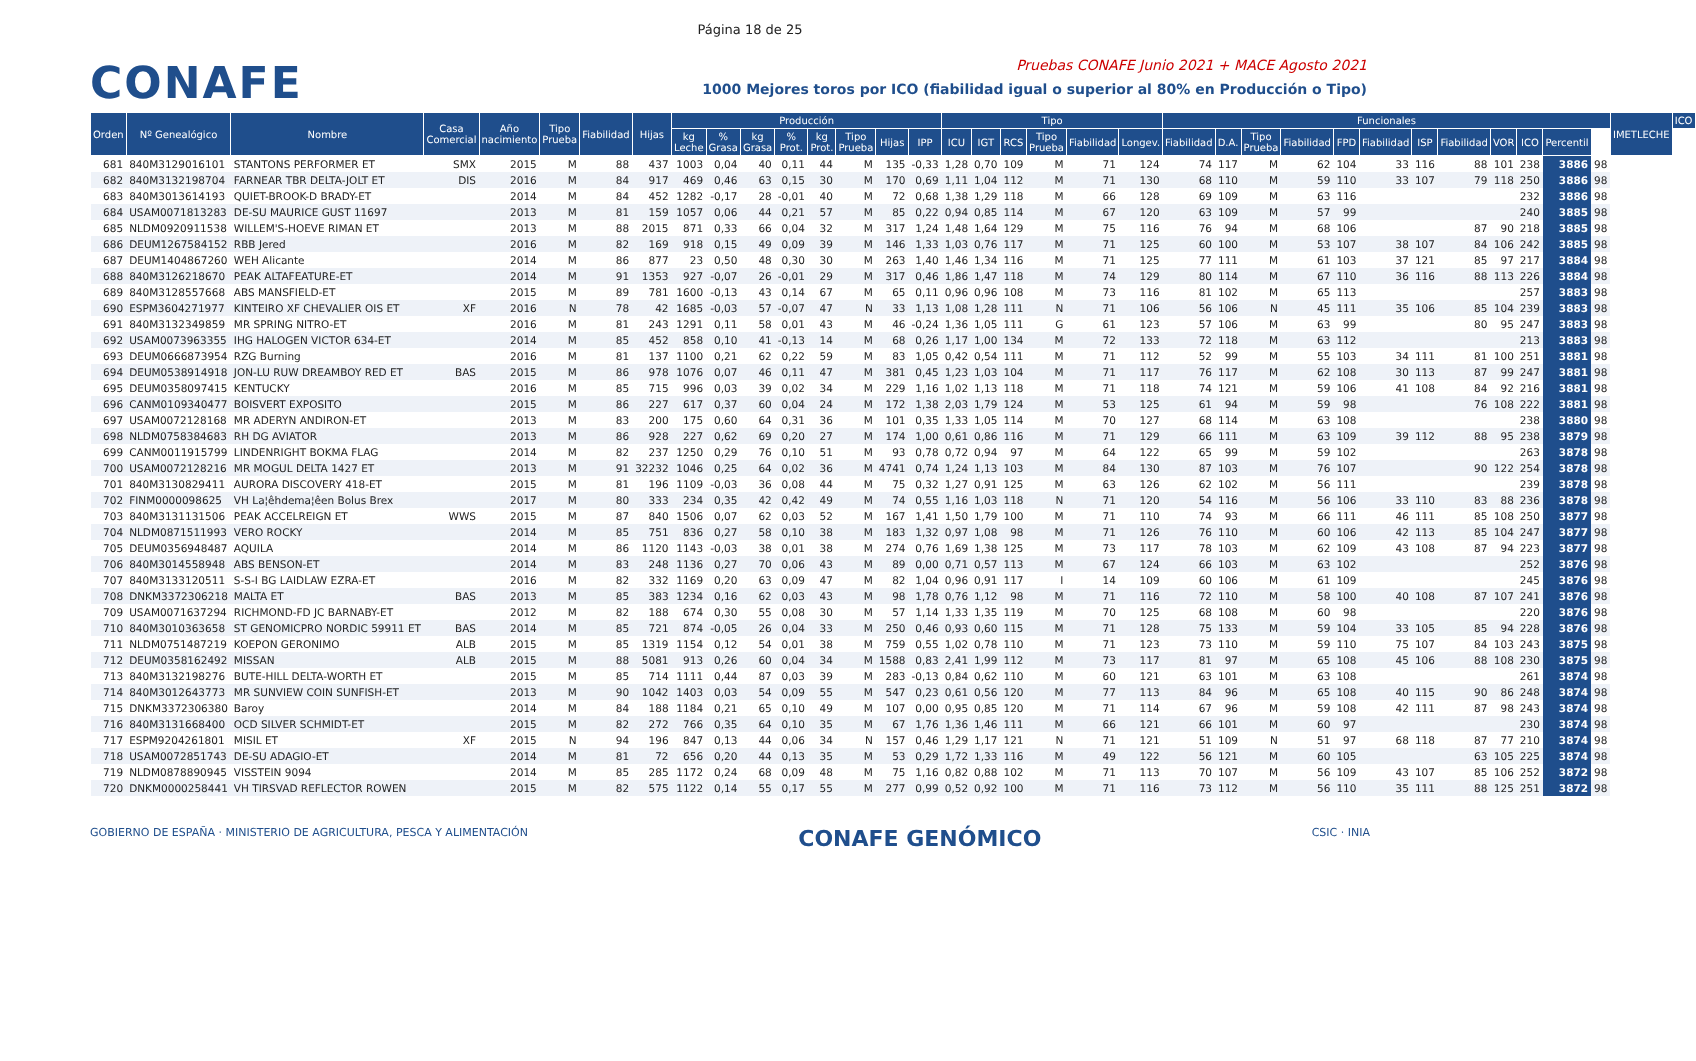Página 18 de 25
CONAFE
Pruebas CONAFE Junio 2021 + MACE Agosto 2021
1000 Mejores toros por ICO (fiabilidad igual o superior al 80% en Producción o Tipo)
| Orden | Nº Genealógico | Nombre | Casa Comercial | Año nacimiento | Tipo Prueba | Fiabilidad | Hijas | Producción | | | | | | | | Tipo | | | | | | Funcionales | | | | | | | | | | | | IMETLECHE | ICO |
| --- | --- | --- | --- | --- | --- | --- | --- | --- | --- | --- | --- | --- | --- | --- | --- | --- | --- | --- | --- | --- | --- | --- | --- | --- | --- | --- | --- | --- | --- | --- | --- | --- | --- | --- | --- |
| | | | | | | | | kg Leche | % Grasa | kg Grasa | % Prot. | kg Prot. | Tipo Prueba | Hijas | IPP | ICU | IGT | RCS | Tipo Prueba | Fiabilidad | Longev. | Fiabilidad | D.A. | Tipo Prueba | Fiabilidad | FPD | Fiabilidad | ISP | Fiabilidad | VOR | ICO | Percentil | | | |
| 681 | 840M3129016101 | STANTONS PERFORMER ET | SMX | 2015 | M | 88 | 437 | 1003 | 0,04 | 40 | 0,11 | 44 | M | 135 | -0,33 | 1,28 | 0,70 | 109 | M | 71 | 124 | 74 | 117 | M | 62 | 104 | 33 | 116 | 88 | 101 | 238 | 3886 | 98 | | |
| 682 | 840M3132198704 | FARNEAR TBR DELTA-JOLT ET | DIS | 2016 | M | 84 | 917 | 469 | 0,46 | 63 | 0,15 | 30 | M | 170 | 0,69 | 1,11 | 1,04 | 112 | M | 71 | 130 | 68 | 110 | M | 59 | 110 | 33 | 107 | 79 | 118 | 250 | 3886 | 98 | | |
| 683 | 840M3013614193 | QUIET-BROOK-D BRADY-ET | | 2014 | M | 84 | 452 | 1282 | -0,17 | 28 | -0,01 | 40 | M | 72 | 0,68 | 1,38 | 1,29 | 118 | M | 66 | 128 | 69 | 109 | M | 63 | 116 | | | | | 232 | 3886 | 98 | | |
| 684 | USAM0071813283 | DE-SU MAURICE GUST 11697 | | 2013 | M | 81 | 159 | 1057 | 0,06 | 44 | 0,21 | 57 | M | 85 | 0,22 | 0,94 | 0,85 | 114 | M | 67 | 120 | 63 | 109 | M | 57 | 99 | | | | | 240 | 3885 | 98 | | |
| 685 | NLDM0920911538 | WILLEM'S-HOEVE RIMAN ET | | 2013 | M | 88 | 2015 | 871 | 0,33 | 66 | 0,04 | 32 | M | 317 | 1,24 | 1,48 | 1,64 | 129 | M | 75 | 116 | 76 | 94 | M | 68 | 106 | | | 87 | 90 | 218 | 3885 | 98 | | |
| 686 | DEUM1267584152 | RBB Jered | | 2016 | M | 82 | 169 | 918 | 0,15 | 49 | 0,09 | 39 | M | 146 | 1,33 | 1,03 | 0,76 | 117 | M | 71 | 125 | 60 | 100 | M | 53 | 107 | 38 | 107 | 84 | 106 | 242 | 3885 | 98 | | |
| 687 | DEUM1404867260 | WEH Alicante | | 2014 | M | 86 | 877 | 23 | 0,50 | 48 | 0,30 | 30 | M | 263 | 1,40 | 1,46 | 1,34 | 116 | M | 71 | 125 | 77 | 111 | M | 61 | 103 | 37 | 121 | 85 | 97 | 217 | 3884 | 98 | | |
| 688 | 840M3126218670 | PEAK ALTAFEATURE-ET | | 2014 | M | 91 | 1353 | 927 | -0,07 | 26 | -0,01 | 29 | M | 317 | 0,46 | 1,86 | 1,47 | 118 | M | 74 | 129 | 80 | 114 | M | 67 | 110 | 36 | 116 | 88 | 113 | 226 | 3884 | 98 | | |
| 689 | 840M3128557668 | ABS MANSFIELD-ET | | 2015 | M | 89 | 781 | 1600 | -0,13 | 43 | 0,14 | 67 | M | 65 | 0,11 | 0,96 | 0,96 | 108 | M | 73 | 116 | 81 | 102 | M | 65 | 113 | | | | | 257 | 3883 | 98 | | |
| 690 | ESPM3604271977 | KINTEIRO XF CHEVALIER OIS ET | XF | 2016 | N | 78 | 42 | 1685 | -0,03 | 57 | -0,07 | 47 | N | 33 | 1,13 | 1,08 | 1,28 | 111 | N | 71 | 106 | 56 | 106 | N | 45 | 111 | 35 | 106 | 85 | 104 | 239 | 3883 | 98 | | |
| 691 | 840M3132349859 | MR SPRING NITRO-ET | | 2016 | M | 81 | 243 | 1291 | 0,11 | 58 | 0,01 | 43 | M | 46 | -0,24 | 1,36 | 1,05 | 111 | G | 61 | 123 | 57 | 106 | M | 63 | 99 | | | 80 | 95 | 247 | 3883 | 98 | | |
| 692 | USAM0073963355 | IHG HALOGEN VICTOR 634-ET | | 2014 | M | 85 | 452 | 858 | 0,10 | 41 | -0,13 | 14 | M | 68 | 0,26 | 1,17 | 1,00 | 134 | M | 72 | 133 | 72 | 118 | M | 63 | 112 | | | | | 213 | 3883 | 98 | | |
| 693 | DEUM0666873954 | RZG Burning | | 2016 | M | 81 | 137 | 1100 | 0,21 | 62 | 0,22 | 59 | M | 83 | 1,05 | 0,42 | 0,54 | 111 | M | 71 | 112 | 52 | 99 | M | 55 | 103 | 34 | 111 | 81 | 100 | 251 | 3881 | 98 | | |
| 694 | DEUM0538914918 | JON-LU RUW DREAMBOY RED ET | BAS | 2015 | M | 86 | 978 | 1076 | 0,07 | 46 | 0,11 | 47 | M | 381 | 0,45 | 1,23 | 1,03 | 104 | M | 71 | 117 | 76 | 117 | M | 62 | 108 | 30 | 113 | 87 | 99 | 247 | 3881 | 98 | | |
| 695 | DEUM0358097415 | KENTUCKY | | 2016 | M | 85 | 715 | 996 | 0,03 | 39 | 0,02 | 34 | M | 229 | 1,16 | 1,02 | 1,13 | 118 | M | 71 | 118 | 74 | 121 | M | 59 | 106 | 41 | 108 | 84 | 92 | 216 | 3881 | 98 | | |
| 696 | CANM0109340477 | BOISVERT EXPOSITO | | 2015 | M | 86 | 227 | 617 | 0,37 | 60 | 0,04 | 24 | M | 172 | 1,38 | 2,03 | 1,79 | 124 | M | 53 | 125 | 61 | 94 | M | 59 | 98 | | | 76 | 108 | 222 | 3881 | 98 | | |
| 697 | USAM0072128168 | MR ADERYN ANDIRON-ET | | 2013 | M | 83 | 200 | 175 | 0,60 | 64 | 0,31 | 36 | M | 101 | 0,35 | 1,33 | 1,05 | 114 | M | 70 | 127 | 68 | 114 | M | 63 | 108 | | | | | 238 | 3880 | 98 | | |
| 698 | NLDM0758384683 | RH DG AVIATOR | | 2013 | M | 86 | 928 | 227 | 0,62 | 69 | 0,20 | 27 | M | 174 | 1,00 | 0,61 | 0,86 | 116 | M | 71 | 129 | 66 | 111 | M | 63 | 109 | 39 | 112 | 88 | 95 | 238 | 3879 | 98 | | |
| 699 | CANM0011915799 | LINDENRIGHT BOKMA FLAG | | 2014 | M | 82 | 237 | 1250 | 0,29 | 76 | 0,10 | 51 | M | 93 | 0,78 | 0,72 | 0,94 | 97 | M | 64 | 122 | 65 | 99 | M | 59 | 102 | | | | | 263 | 3878 | 98 | | |
| 700 | USAM0072128216 | MR MOGUL DELTA 1427 ET | | 2013 | M | 91 | 32232 | 1046 | 0,25 | 64 | 0,02 | 36 | M | 4741 | 0,74 | 1,24 | 1,13 | 103 | M | 84 | 130 | 87 | 103 | M | 76 | 107 | | | 90 | 122 | 254 | 3878 | 98 | | |
| 701 | 840M3130829411 | AURORA DISCOVERY 418-ET | | 2015 | M | 81 | 196 | 1109 | -0,03 | 36 | 0,08 | 44 | M | 75 | 0,32 | 1,27 | 0,91 | 125 | M | 63 | 126 | 62 | 102 | M | 56 | 111 | | | | | 239 | 3878 | 98 | | |
| 702 | FINM0000098625 | VH La¦êhdema¦êen Bolus Brex | | 2017 | M | 80 | 333 | 234 | 0,35 | 42 | 0,42 | 49 | M | 74 | 0,55 | 1,16 | 1,03 | 118 | N | 71 | 120 | 54 | 116 | M | 56 | 106 | 33 | 110 | 83 | 88 | 236 | 3878 | 98 | | |
| 703 | 840M3131131506 | PEAK ACCELREIGN ET | WWS | 2015 | M | 87 | 840 | 1506 | 0,07 | 62 | 0,03 | 52 | M | 167 | 1,41 | 1,50 | 1,79 | 100 | M | 71 | 110 | 74 | 93 | M | 66 | 111 | 46 | 111 | 85 | 108 | 250 | 3877 | 98 | | |
| 704 | NLDM0871511993 | VERO ROCKY | | 2014 | M | 85 | 751 | 836 | 0,27 | 58 | 0,10 | 38 | M | 183 | 1,32 | 0,97 | 1,08 | 98 | M | 71 | 126 | 76 | 110 | M | 60 | 106 | 42 | 113 | 85 | 104 | 247 | 3877 | 98 | | |
| 705 | DEUM0356948487 | AQUILA | | 2014 | M | 86 | 1120 | 1143 | -0,03 | 38 | 0,01 | 38 | M | 274 | 0,76 | 1,69 | 1,38 | 125 | M | 73 | 117 | 78 | 103 | M | 62 | 109 | 43 | 108 | 87 | 94 | 223 | 3877 | 98 | | |
| 706 | 840M3014558948 | ABS BENSON-ET | | 2014 | M | 83 | 248 | 1136 | 0,27 | 70 | 0,06 | 43 | M | 89 | 0,00 | 0,71 | 0,57 | 113 | M | 67 | 124 | 66 | 103 | M | 63 | 102 | | | | | 252 | 3876 | 98 | | |
| 707 | 840M3133120511 | S-S-I BG LAIDLAW EZRA-ET | | 2016 | M | 82 | 332 | 1169 | 0,20 | 63 | 0,09 | 47 | M | 82 | 1,04 | 0,96 | 0,91 | 117 | I | 14 | 109 | 60 | 106 | M | 61 | 109 | | | | | 245 | 3876 | 98 | | |
| 708 | DNKM3372306218 | MALTA ET | BAS | 2013 | M | 85 | 383 | 1234 | 0,16 | 62 | 0,03 | 43 | M | 98 | 1,78 | 0,76 | 1,12 | 98 | M | 71 | 116 | 72 | 110 | M | 58 | 100 | 40 | 108 | 87 | 107 | 241 | 3876 | 98 | | |
| 709 | USAM0071637294 | RICHMOND-FD JC BARNABY-ET | | 2012 | M | 82 | 188 | 674 | 0,30 | 55 | 0,08 | 30 | M | 57 | 1,14 | 1,33 | 1,35 | 119 | M | 70 | 125 | 68 | 108 | M | 60 | 98 | | | | | 220 | 3876 | 98 | | |
| 710 | 840M3010363658 | ST GENOMICPRO NORDIC 59911 ET | BAS | 2014 | M | 85 | 721 | 874 | -0,05 | 26 | 0,04 | 33 | M | 250 | 0,46 | 0,93 | 0,60 | 115 | M | 71 | 128 | 75 | 133 | M | 59 | 104 | 33 | 105 | 85 | 94 | 228 | 3876 | 98 | | |
| 711 | NLDM0751487219 | KOEPON GERONIMO | ALB | 2015 | M | 85 | 1319 | 1154 | 0,12 | 54 | 0,01 | 38 | M | 759 | 0,55 | 1,02 | 0,78 | 110 | M | 71 | 123 | 73 | 110 | M | 59 | 110 | 75 | 107 | 84 | 103 | 243 | 3875 | 98 | | |
| 712 | DEUM0358162492 | MISSAN | ALB | 2015 | M | 88 | 5081 | 913 | 0,26 | 60 | 0,04 | 34 | M | 1588 | 0,83 | 2,41 | 1,99 | 112 | M | 73 | 117 | 81 | 97 | M | 65 | 108 | 45 | 106 | 88 | 108 | 230 | 3875 | 98 | | |
| 713 | 840M3132198276 | BUTE-HILL DELTA-WORTH ET | | 2015 | M | 85 | 714 | 1111 | 0,44 | 87 | 0,03 | 39 | M | 283 | -0,13 | 0,84 | 0,62 | 110 | M | 60 | 121 | 63 | 101 | M | 63 | 108 | | | | | 261 | 3874 | 98 | | |
| 714 | 840M3012643773 | MR SUNVIEW COIN SUNFISH-ET | | 2013 | M | 90 | 1042 | 1403 | 0,03 | 54 | 0,09 | 55 | M | 547 | 0,23 | 0,61 | 0,56 | 120 | M | 77 | 113 | 84 | 96 | M | 65 | 108 | 40 | 115 | 90 | 86 | 248 | 3874 | 98 | | |
| 715 | DNKM3372306380 | Baroy | | 2014 | M | 84 | 188 | 1184 | 0,21 | 65 | 0,10 | 49 | M | 107 | 0,00 | 0,95 | 0,85 | 120 | M | 71 | 114 | 67 | 96 | M | 59 | 108 | 42 | 111 | 87 | 98 | 243 | 3874 | 98 | | |
| 716 | 840M3131668400 | OCD SILVER SCHMIDT-ET | | 2015 | M | 82 | 272 | 766 | 0,35 | 64 | 0,10 | 35 | M | 67 | 1,76 | 1,36 | 1,46 | 111 | M | 66 | 121 | 66 | 101 | M | 60 | 97 | | | | | 230 | 3874 | 98 | | |
| 717 | ESPM9204261801 | MISIL ET | XF | 2015 | N | 94 | 196 | 847 | 0,13 | 44 | 0,06 | 34 | N | 157 | 0,46 | 1,29 | 1,17 | 121 | N | 71 | 121 | 51 | 109 | N | 51 | 97 | 68 | 118 | 87 | 77 | 210 | 3874 | 98 | | |
| 718 | USAM0072851743 | DE-SU ADAGIO-ET | | 2014 | M | 81 | 72 | 656 | 0,20 | 44 | 0,13 | 35 | M | 53 | 0,29 | 1,72 | 1,33 | 116 | M | 49 | 122 | 56 | 121 | M | 60 | 105 | | | 63 | 105 | 225 | 3874 | 98 | | |
| 719 | NLDM0878890945 | VISSTEIN 9094 | | 2014 | M | 85 | 285 | 1172 | 0,24 | 68 | 0,09 | 48 | M | 75 | 1,16 | 0,82 | 0,88 | 102 | M | 71 | 113 | 70 | 107 | M | 56 | 109 | 43 | 107 | 85 | 106 | 252 | 3872 | 98 | | |
| 720 | DNKM0000258441 | VH TIRSVAD REFLECTOR ROWEN | | 2015 | M | 82 | 575 | 1122 | 0,14 | 55 | 0,17 | 55 | M | 277 | 0,99 | 0,52 | 0,92 | 100 | M | 71 | 116 | 73 | 112 | M | 56 | 110 | 35 | 111 | 88 | 125 | 251 | 3872 | 98 | | |
GOBIERNO DE ESPAÑA · MINISTERIO DE AGRICULTURA, PESCA Y ALIMENTACIÓN
CONAFE GENÓMICO
CSIC · INIA